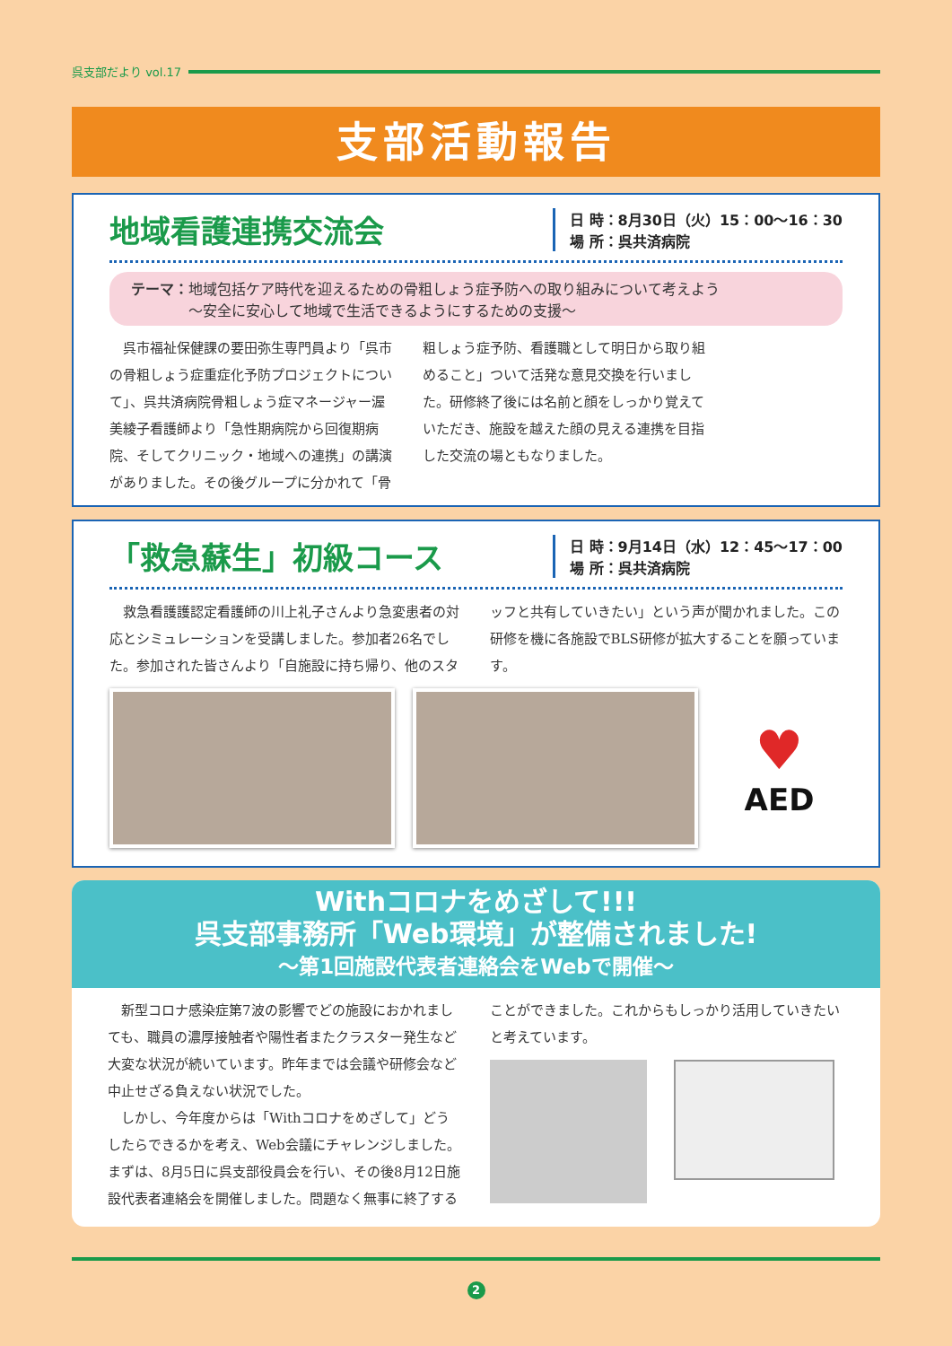呉支部だより vol.17
支部活動報告
地域看護連携交流会
日 時：8月30日（火）15：00〜16：30
場 所：呉共済病院
テーマ：地域包括ケア時代を迎えるための骨粗しょう症予防への取り組みについて考えよう
　　　　〜安全に安心して地域で生活できるようにするための支援〜
呉市福祉保健課の要田弥生専門員より「呉市の骨粗しょう症重症化予防プロジェクトについて」、呉共済病院骨粗しょう症マネージャー渥美綾子看護師より「急性期病院から回復期病院、そしてクリニック・地域への連携」の講演がありました。その後グループに分かれて「骨粗しょう症予防、看護職として明日から取り組めること」ついて活発な意見交換を行いました。研修終了後には名前と顔をしっかり覚えていただき、施設を越えた顔の見える連携を目指した交流の場ともなりました。
「救急蘇生」初級コース
日 時：9月14日（水）12：45〜17：00
場 所：呉共済病院
救急看護護認定看護師の川上礼子さんより急変患者の対応とシミュレーションを受講しました。参加者26名でした。参加された皆さんより「自施設に持ち帰り、他のスタッフと共有していきたい」という声が聞かれました。この研修を機に各施設でBLS研修が拡大することを願っています。
♥
AED
Withコロナをめざして!!!
呉支部事務所「Web環境」が整備されました!
〜第1回施設代表者連絡会をWebで開催〜
新型コロナ感染症第7波の影響でどの施設におかれましても、職員の濃厚接触者や陽性者またクラスター発生など大変な状況が続いています。昨年までは会議や研修会など中止せざる負えない状況でした。
しかし、今年度からは「Withコロナをめざして」どうしたらできるかを考え、Web会議にチャレンジしました。まずは、8月5日に呉支部役員会を行い、その後8月12日施設代表者連絡会を開催しました。問題なく無事に終了することができました。これからもしっかり活用していきたいと考えています。
2